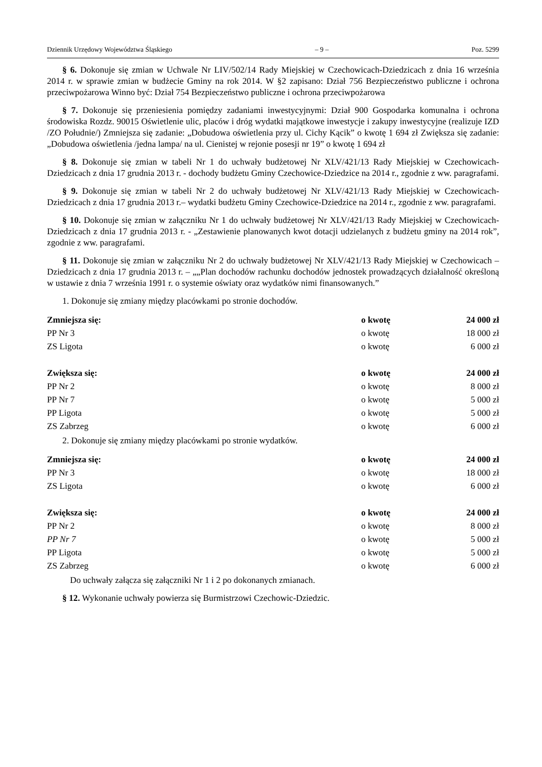Dziennik Urzędowy Województwa Śląskiego – 9 – Poz. 5299
§ 6. Dokonuje się zmian w Uchwale Nr LIV/502/14 Rady Miejskiej w Czechowicach-Dziedzicach z dnia 16 września 2014 r. w sprawie zmian w budżecie Gminy na rok 2014. W §2 zapisano: Dział 756 Bezpieczeństwo publiczne i ochrona przeciwpożarowa Winno być: Dział 754 Bezpieczeństwo publiczne i ochrona przeciwpożarowa
§ 7. Dokonuje się przeniesienia pomiędzy zadaniami inwestycyjnymi: Dział 900 Gospodarka komunalna i ochrona środowiska Rozdz. 90015 Oświetlenie ulic, placów i dróg wydatki majątkowe inwestycje i zakupy inwestycyjne (realizuje IZD /ZO Południe/) Zmniejsza się zadanie: „Dobudowa oświetlenia przy ul. Cichy Kącik” o kwotę 1 694 zł Zwiększa się zadanie: „Dobudowa oświetlenia /jedna lampa/ na ul. Cienistej w rejonie posesji nr 19” o kwotę 1 694 zł
§ 8. Dokonuje się zmian w tabeli Nr 1 do uchwały budżetowej Nr XLV/421/13 Rady Miejskiej w Czechowicach-Dziedzicach z dnia 17 grudnia 2013 r. - dochody budżetu Gminy Czechowice-Dziedzice na 2014 r., zgodnie z ww. paragrafami.
§ 9. Dokonuje się zmian w tabeli Nr 2 do uchwały budżetowej Nr XLV/421/13 Rady Miejskiej w Czechowicach-Dziedzicach z dnia 17 grudnia 2013 r.– wydatki budżetu Gminy Czechowice-Dziedzice na 2014 r., zgodnie z ww. paragrafami.
§ 10. Dokonuje się zmian w załączniku Nr 1 do uchwały budżetowej Nr XLV/421/13 Rady Miejskiej w Czechowicach-Dziedzicach z dnia 17 grudnia 2013 r. - „Zestawienie planowanych kwot dotacji udzielanych z budżetu gminy na 2014 rok”, zgodnie z ww. paragrafami.
§ 11. Dokonuje się zmian w załączniku Nr 2 do uchwały budżetowej Nr XLV/421/13 Rady Miejskiej w Czechowicach – Dziedzicach z dnia 17 grudnia 2013 r. – „„Plan dochodów rachunku dochodów jednostek prowadzących działalność określoną w ustawie z dnia 7 września 1991 r. o systemie oświaty oraz wydatków nimi finansowanych.”
1. Dokonuje się zmiany między placówkami po stronie dochodów.
| Zmniejsza się: | o kwotę | 24 000 zł |
| PP Nr 3 | o kwotę | 18 000 zł |
| ZS Ligota | o kwotę | 6 000 zł |
| Zwiększa się: | o kwotę | 24 000 zł |
| PP Nr 2 | o kwotę | 8 000 zł |
| PP Nr 7 | o kwotę | 5 000 zł |
| PP Ligota | o kwotę | 5 000 zł |
| ZS Zabrzeg | o kwotę | 6 000 zł |
2. Dokonuje się zmiany między placówkami po stronie wydatków.
| Zmniejsza się: | o kwotę | 24 000 zł |
| PP Nr 3 | o kwotę | 18 000 zł |
| ZS Ligota | o kwotę | 6 000 zł |
| Zwiększa się: | o kwotę | 24 000 zł |
| PP Nr 2 | o kwotę | 8 000 zł |
| PP Nr 7 | o kwotę | 5 000 zł |
| PP Ligota | o kwotę | 5 000 zł |
| ZS Zabrzeg | o kwotę | 6 000 zł |
Do uchwały załącza się załączniki Nr 1 i 2 po dokonanych zmianach.
§ 12. Wykonanie uchwały powierza się Burmistrzowi Czechowic-Dziedzic.